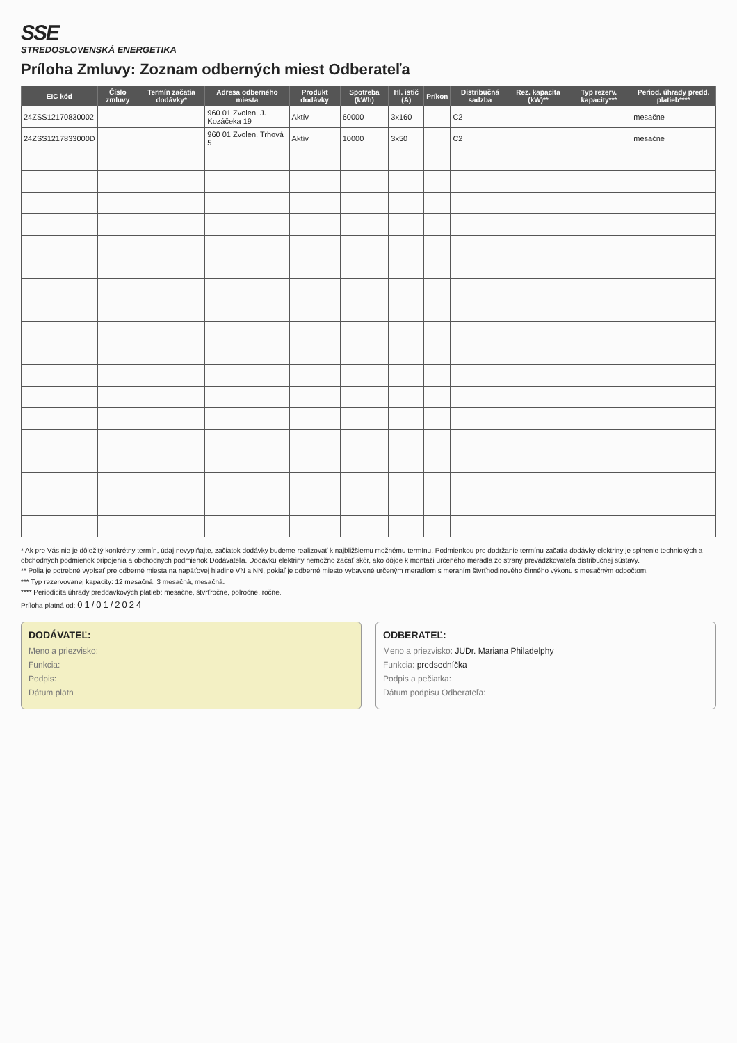SSE
STREDOSLOVENSKÁ ENERGETIKA
Príloha Zmluvy: Zoznam odberných miest Odberateľa
| EIC kód | Číslo zmluvy | Termín začatia dodávky* | Adresa odberného miesta | Produkt dodávky | Spotreba (kWh) | Hl. istič (A) | Príkon | Distribučná sadzba | Rez. kapacita (kW)** | Typ rezerv. kapacity*** | Period. úhrady predd. platieb**** |
| --- | --- | --- | --- | --- | --- | --- | --- | --- | --- | --- | --- |
| 24ZSS1217083000​2 | | | 960 01 Zvolen, J. Kozáčeka 19 | Aktív | 60000 | 3x160 | | C2 | | | mesačne |
| 24ZSS1217833000D | | | 960 01 Zvolen, Trhová 5 | Aktív | 10000 | 3x50 | | C2 | | | mesačne |
* Ak pre Vás nie je dôležitý konkrétny termín, údaj nevypĺňajte, začiatok dodávky budeme realizovať k najbližšiemu možnému termínu. Podmienkou pre dodržanie termínu začatia dodávky elektriny je splnenie technických a obchodných podmienok pripojenia a obchodných podmienok Dodávateľa. Dodávku elektriny nemožno začať skôr, ako dôjde k montáži určeného meradla zo strany prevádzkovateľa distribučnej sústavy.
** Polia je potrebné vypísať pre odberné miesta na napäťovej hladine VN a NN, pokiaľ je odberné miesto vybavené určeným meradlom s meraním štvrťhodinového činného výkonu s mesačným odpočtom.
*** Typ rezervovanej kapacity: 12 mesačná, 3 mesačná, mesačná.
**** Periodicita úhrady preddavkových platieb: mesačne, štvrťročne, polročne, ročne.
Príloha platná od: 01/01/2024
DODÁVATEĽ:
Meno a priezvisko:
Funkcia:
Podpis:
Dátum platn
ODBERATEĽ:
Meno a priezvisko: JUDr. Mariana Philadelphy
Funkcia: predsedníčka
Podpis a pečiatka:
Dátum podpisu Odberateľa: